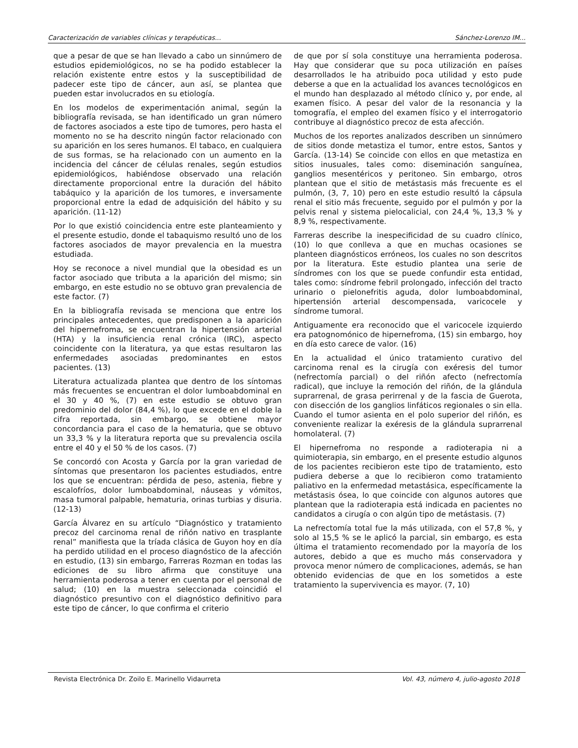Caracterización de variables clínicas y terapéuticas... Sánchez-Lorenzo IM...
que a pesar de que se han llevado a cabo un sinnúmero de estudios epidemiológicos, no se ha podido establecer la relación existente entre estos y la susceptibilidad de padecer este tipo de cáncer, aun así, se plantea que pueden estar involucrados en su etiología.
En los modelos de experimentación animal, según la bibliografía revisada, se han identificado un gran número de factores asociados a este tipo de tumores, pero hasta el momento no se ha descrito ningún factor relacionado con su aparición en los seres humanos. El tabaco, en cualquiera de sus formas, se ha relacionado con un aumento en la incidencia del cáncer de células renales, según estudios epidemiológicos, habiéndose observado una relación directamente proporcional entre la duración del hábito tabáquico y la aparición de los tumores, e inversamente proporcional entre la edad de adquisición del hábito y su aparición. (11-12)
Por lo que existió coincidencia entre este planteamiento y el presente estudio, donde el tabaquismo resultó uno de los factores asociados de mayor prevalencia en la muestra estudiada.
Hoy se reconoce a nivel mundial que la obesidad es un factor asociado que tributa a la aparición del mismo; sin embargo, en este estudio no se obtuvo gran prevalencia de este factor. (7)
En la bibliografía revisada se menciona que entre los principales antecedentes, que predisponen a la aparición del hipernefroma, se encuentran la hipertensión arterial (HTA) y la insuficiencia renal crónica (IRC), aspecto coincidente con la literatura, ya que estas resultaron las enfermedades asociadas predominantes en estos pacientes. (13)
Literatura actualizada plantea que dentro de los síntomas más frecuentes se encuentran el dolor lumboabdominal en el 30 y 40 %, (7) en este estudio se obtuvo gran predominio del dolor (84,4 %), lo que excede en el doble la cifra reportada, sin embargo, se obtiene mayor concordancia para el caso de la hematuria, que se obtuvo un 33,3 % y la literatura reporta que su prevalencia oscila entre el 40 y el 50 % de los casos. (7)
Se concordó con Acosta y García por la gran variedad de síntomas que presentaron los pacientes estudiados, entre los que se encuentran: pérdida de peso, astenia, fiebre y escalofríos, dolor lumboabdominal, náuseas y vómitos, masa tumoral palpable, hematuria, orinas turbias y disuria. (12-13)
García Álvarez en su artículo “Diagnóstico y tratamiento precoz del carcinoma renal de riñón nativo en trasplante renal” manifiesta que la tríada clásica de Guyon hoy en día ha perdido utilidad en el proceso diagnóstico de la afección en estudio, (13) sin embargo, Farreras Rozman en todas las ediciones de su libro afirma que constituye una herramienta poderosa a tener en cuenta por el personal de salud; (10) en la muestra seleccionada coincidió el diagnóstico presuntivo con el diagnóstico definitivo para este tipo de cáncer, lo que confirma el criterio
de que por sí sola constituye una herramienta poderosa. Hay que considerar que su poca utilización en países desarrollados le ha atribuido poca utilidad y esto pude deberse a que en la actualidad los avances tecnológicos en el mundo han desplazado al método clínico y, por ende, al examen físico. A pesar del valor de la resonancia y la tomografía, el empleo del examen físico y el interrogatorio contribuye al diagnóstico precoz de esta afección.
Muchos de los reportes analizados describen un sinnúmero de sitios donde metastiza el tumor, entre estos, Santos y García. (13-14) Se coincide con ellos en que metastiza en sitios inusuales, tales como: diseminación sanguínea, ganglios mesentéricos y peritoneo. Sin embargo, otros plantean que el sitio de metástasis más frecuente es el pulmón, (3, 7, 10) pero en este estudio resultó la cápsula renal el sitio más frecuente, seguido por el pulmón y por la pelvis renal y sistema pielocalicial, con 24,4 %, 13,3 % y 8,9 %, respectivamente.
Farreras describe la inespecificidad de su cuadro clínico, (10) lo que conlleva a que en muchas ocasiones se planteen diagnósticos erróneos, los cuales no son descritos por la literatura. Este estudio plantea una serie de síndromes con los que se puede confundir esta entidad, tales como: síndrome febril prolongado, infección del tracto urinario o pielonefritis aguda, dolor lumboabdominal, hipertensión arterial descompensada, varicocele y síndrome tumoral.
Antiguamente era reconocido que el varicocele izquierdo era patognomónico de hipernefroma, (15) sin embargo, hoy en día esto carece de valor. (16)
En la actualidad el único tratamiento curativo del carcinoma renal es la cirugía con exéresis del tumor (nefrectomía parcial) o del riñón afecto (nefrectomía radical), que incluye la remoción del riñón, de la glándula suprarrenal, de grasa perirrenal y de la fascia de Guerota, con disección de los ganglios linfáticos regionales o sin ella. Cuando el tumor asienta en el polo superior del riñón, es conveniente realizar la exéresis de la glándula suprarrenal homolateral. (7)
El hipernefroma no responde a radioterapia ni a quimioterapia, sin embargo, en el presente estudio algunos de los pacientes recibieron este tipo de tratamiento, esto pudiera deberse a que lo recibieron como tratamiento paliativo en la enfermedad metastásica, específicamente la metástasis ósea, lo que coincide con algunos autores que plantean que la radioterapia está indicada en pacientes no candidatos a cirugía o con algún tipo de metástasis. (7)
La nefrectomía total fue la más utilizada, con el 57,8 %, y solo al 15,5 % se le aplicó la parcial, sin embargo, es esta última el tratamiento recomendado por la mayoría de los autores, debido a que es mucho más conservadora y provoca menor número de complicaciones, además, se han obtenido evidencias de que en los sometidos a este tratamiento la supervivencia es mayor. (7, 10)
Revista Electrónica Dr. Zoilo E. Marinello Vidaurreta Vol. 43, número 4, julio-agosto 2018